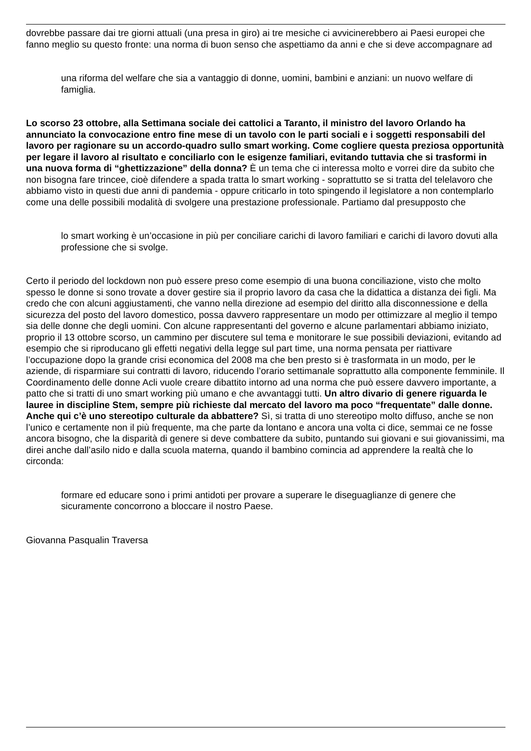dovrebbe passare dai tre giorni attuali (una presa in giro) ai tre mesiche ci avvicinerebbero ai Paesi europei che fanno meglio su questo fronte: una norma di buon senso che aspettiamo da anni e che si deve accompagnare ad
una riforma del welfare che sia a vantaggio di donne, uomini, bambini e anziani: un nuovo welfare di famiglia.
Lo scorso 23 ottobre, alla Settimana sociale dei cattolici a Taranto, il ministro del lavoro Orlando ha annunciato la convocazione entro fine mese di un tavolo con le parti sociali e i soggetti responsabili del lavoro per ragionare su un accordo-quadro sullo smart working. Come cogliere questa preziosa opportunità per legare il lavoro al risultato e conciliarlo con le esigenze familiari, evitando tuttavia che si trasformi in una nuova forma di “ghettizzazione” della donna? È un tema che ci interessa molto e vorrei dire da subito che non bisogna fare trincee, cioè difendere a spada tratta lo smart working - soprattutto se si tratta del telelavoro che abbiamo visto in questi due anni di pandemia - oppure criticarlo in toto spingendo il legislatore a non contemplarlo come una delle possibili modalità di svolgere una prestazione professionale. Partiamo dal presupposto che
lo smart working è un’occasione in più per conciliare carichi di lavoro familiari e carichi di lavoro dovuti alla professione che si svolge.
Certo il periodo del lockdown non può essere preso come esempio di una buona conciliazione, visto che molto spesso le donne si sono trovate a dover gestire sia il proprio lavoro da casa che la didattica a distanza dei figli. Ma credo che con alcuni aggiustamenti, che vanno nella direzione ad esempio del diritto alla disconnessione e della sicurezza del posto del lavoro domestico, possa davvero rappresentare un modo per ottimizzare al meglio il tempo sia delle donne che degli uomini. Con alcune rappresentanti del governo e alcune parlamentari abbiamo iniziato, proprio il 13 ottobre scorso, un cammino per discutere sul tema e monitorare le sue possibili deviazioni, evitando ad esempio che si riproducano gli effetti negativi della legge sul part time, una norma pensata per riattivare l’occupazione dopo la grande crisi economica del 2008 ma che ben presto si è trasformata in un modo, per le aziende, di risparmiare sui contratti di lavoro, riducendo l’orario settimanale soprattutto alla componente femminile. Il Coordinamento delle donne Acli vuole creare dibattito intorno ad una norma che può essere davvero importante, a patto che si tratti di uno smart working più umano e che avvantaggi tutti. Un altro divario di genere riguarda le lauree in discipline Stem, sempre più richieste dal mercato del lavoro ma poco “frequentate” dalle donne. Anche qui c’è uno stereotipo culturale da abbattere? Sì, si tratta di uno stereotipo molto diffuso, anche se non l’unico e certamente non il più frequente, ma che parte da lontano e ancora una volta ci dice, semmai ce ne fosse ancora bisogno, che la disparità di genere si deve combattere da subito, puntando sui giovani e sui giovanissimi, ma direi anche dall’asilo nido e dalla scuola materna, quando il bambino comincia ad apprendere la realtà che lo circonda:
formare ed educare sono i primi antidoti per provare a superare le diseguaglianze di genere che sicuramente concorrono a bloccare il nostro Paese.
Giovanna Pasqualin Traversa